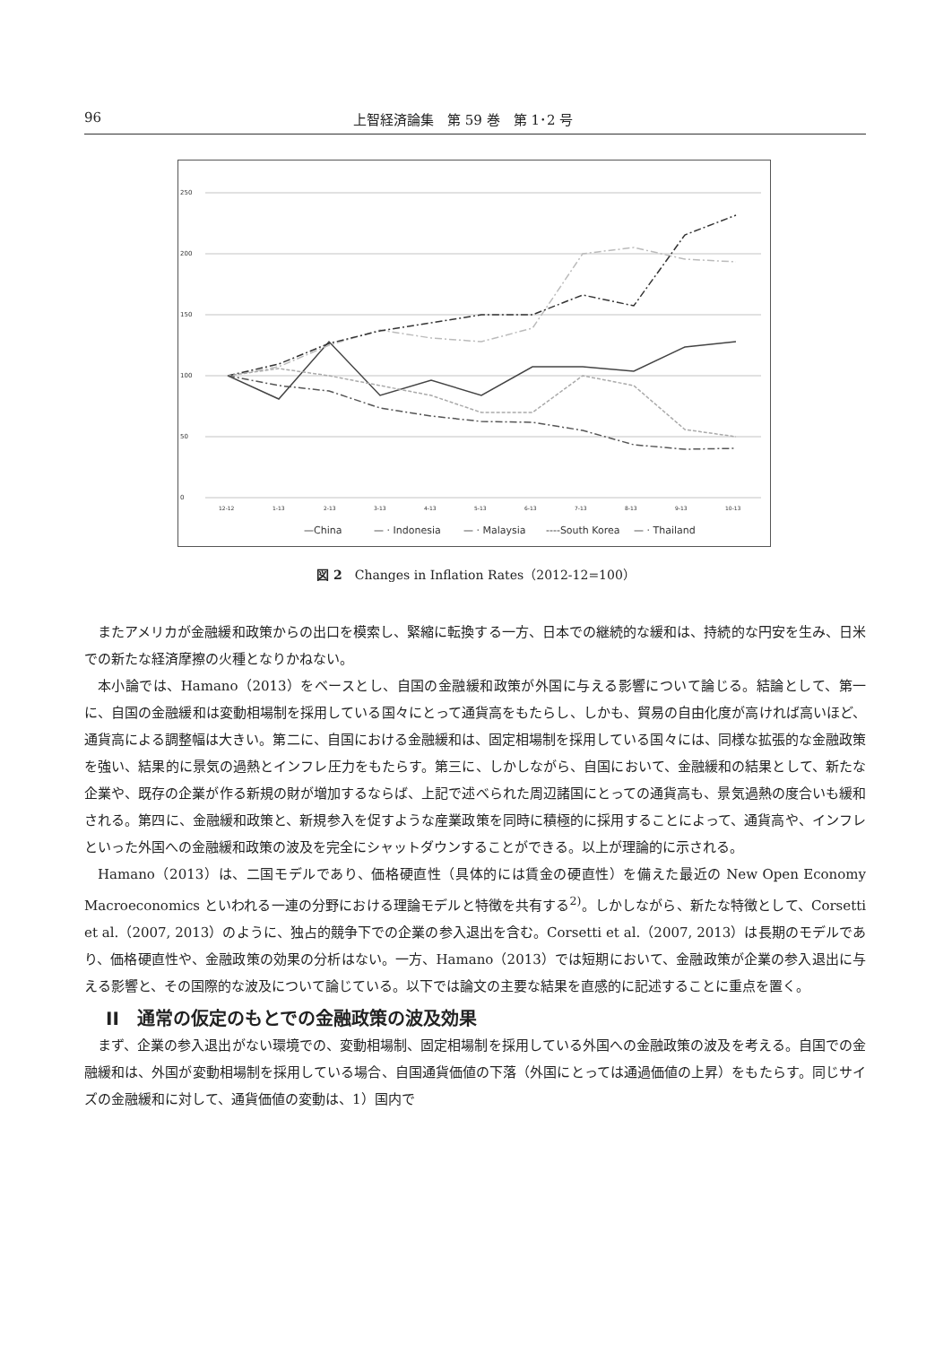96 上智経済論集　第 59 巻　第 1･2 号
250
200
150
100
50
0
12-12
1-13
2-13
3-13
4-13
5-13
6-13
7-13
8-13
9-13
10-13
—China
— · Indonesia
— · Malaysia
----South Korea
— · Thailand
図 2　Changes in Inflation Rates（2012-12=100）
またアメリカが金融緩和政策からの出口を模索し、緊縮に転換する一方、日本での継続的な緩和は、持続的な円安を生み、日米での新たな経済摩擦の火種となりかねない。
本小論では、Hamano（2013）をベースとし、自国の金融緩和政策が外国に与える影響について論じる。結論として、第一に、自国の金融緩和は変動相場制を採用している国々にとって通貨高をもたらし、しかも、貿易の自由化度が高ければ高いほど、通貨高による調整幅は大きい。第二に、自国における金融緩和は、固定相場制を採用している国々には、同様な拡張的な金融政策を強い、結果的に景気の過熱とインフレ圧力をもたらす。第三に、しかしながら、自国において、金融緩和の結果として、新たな企業や、既存の企業が作る新規の財が増加するならば、上記で述べられた周辺諸国にとっての通貨高も、景気過熱の度合いも緩和される。第四に、金融緩和政策と、新規参入を促すような産業政策を同時に積極的に採用することによって、通貨高や、インフレといった外国への金融緩和政策の波及を完全にシャットダウンすることができる。以上が理論的に示される。
Hamano（2013）は、二国モデルであり、価格硬直性（具体的には賃金の硬直性）を備えた最近の New Open Economy Macroeconomics といわれる一連の分野における理論モデルと特徴を共有する<sup>2)</sup>。しかしながら、新たな特徴として、Corsetti et al.（2007, 2013）のように、独占的競争下での企業の参入退出を含む。Corsetti et al.（2007, 2013）は長期のモデルであり、価格硬直性や、金融政策の効果の分析はない。一方、Hamano（2013）では短期において、金融政策が企業の参入退出に与える影響と、その国際的な波及について論じている。以下では論文の主要な結果を直感的に記述することに重点を置く。
II　通常の仮定のもとでの金融政策の波及効果
まず、企業の参入退出がない環境での、変動相場制、固定相場制を採用している外国への金融政策の波及を考える。自国での金融緩和は、外国が変動相場制を採用している場合、自国通貨価値の下落（外国にとっては通過価値の上昇）をもたらす。同じサイズの金融緩和に対して、通貨価値の変動は、1）国内で